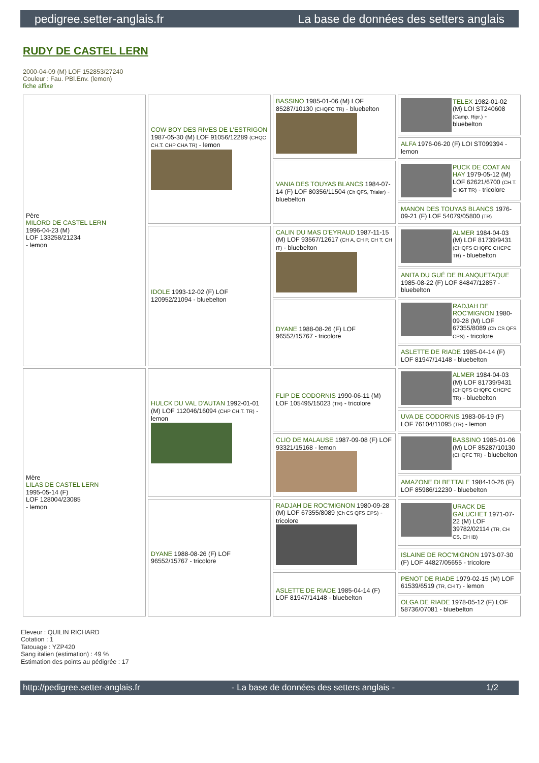pedigree.setter-anglais.fr La base de données des setters anglais
RUDY DE CASTEL LERN
2000-04-09 (M) LOF 152853/27240
Couleur : Fau. PBl.Env. (lemon)
fiche affixe
| Père MILORD DE CASTEL LERN 1996-04-23 (M) LOF 133258/21234 - lemon | COW BOY DES RIVES DE L'ESTRIGON 1987-05-30 (M) LOF 91056/12289 (CHQC CH.T. CHP CHA TR) - lemon | BASSINO 1985-01-06 (M) LOF 85287/10130 (CHQFC TR) - bluebelton | TELEX 1982-01-02 (M) LOI ST240608 (Camp. Ripr.) - bluebelton |
| | | | ALFA 1976-06-20 (F) LOI ST099394 - lemon |
| | | VANIA DES TOUYAS BLANCS 1984-07-14 (F) LOF 80356/11504 (Ch QFS, Trialer) - bluebelton | PUCK DE COAT AN HAY 1979-05-12 (M) LOF 62621/6700 (CH.T. CHGT TR) - tricolore |
| | | | MANON DES TOUYAS BLANCS 1976-09-21 (F) LOF 54079/05800 (TR) |
| | IDOLE 1993-12-02 (F) LOF 120952/21094 - bluebelton | CALIN DU MAS D'EYRAUD 1987-11-15 (M) LOF 93567/12617 (CH A, CH P, CH T, CH IT) - bluebelton | ALMER 1984-04-03 (M) LOF 81739/9431 (CHQFS CHQFC CHCPC TR) - bluebelton |
| | | | ANITA DU GUÉ DE BLANQUETAQUE 1985-08-22 (F) LOF 84847/12857 - bluebelton |
| | | DYANE 1988-08-26 (F) LOF 96552/15767 - tricolore | RADJAH DE ROC'MIGNON 1980-09-28 (M) LOF 67355/8089 (Ch CS QFS CPS) - tricolore |
| | | | ASLETTE DE RIADE 1985-04-14 (F) LOF 81947/14148 - bluebelton |
| Mère LILAS DE CASTEL LERN 1995-05-14 (F) LOF 128004/23085 - lemon | HULCK DU VAL D'AUTAN 1992-01-01 (M) LOF 112046/16094 (CHP CH.T. TR) - lemon | FLIP DE CODORNIS 1990-06-11 (M) LOF 105495/15023 (TR) - tricolore | ALMER 1984-04-03 (M) LOF 81739/9431 (CHQFS CHQFC CHCPC TR) - bluebelton |
| | | | UVA DE CODORNIS 1983-06-19 (F) LOF 76104/11095 (TR) - lemon |
| | | CLIO DE MALAUSE 1987-09-08 (F) LOF 93321/15168 - lemon | BASSINO 1985-01-06 (M) LOF 85287/10130 (CHQFC TR) - bluebelton |
| | | | AMAZONE DI BETTALE 1984-10-26 (F) LOF 85986/12230 - bluebelton |
| | DYANE 1988-08-26 (F) LOF 96552/15767 - tricolore | RADJAH DE ROC'MIGNON 1980-09-28 (M) LOF 67355/8089 (Ch CS QFS CPS) - tricolore | URACK DE GALUCHET 1971-07-22 (M) LOF 39782/02114 (TR, CH CS, CH IB) |
| | | | ISLAINE DE ROC'MIGNON 1973-07-30 (F) LOF 44827/05655 - tricolore |
| | | ASLETTE DE RIADE 1985-04-14 (F) LOF 81947/14148 - bluebelton | PENOT DE RIADE 1979-02-15 (M) LOF 61539/6519 (TR, CH T) - lemon |
| | | | OLGA DE RIADE 1978-05-12 (F) LOF 58736/07081 - bluebelton |
Eleveur : QUILIN RICHARD
Cotation : 1
Tatouage : YZP420
Sang italien (estimation) : 49 %
Estimation des points au pédigrée : 17
http://pedigree.setter-anglais.fr - La base de données des setters anglais - 1/2